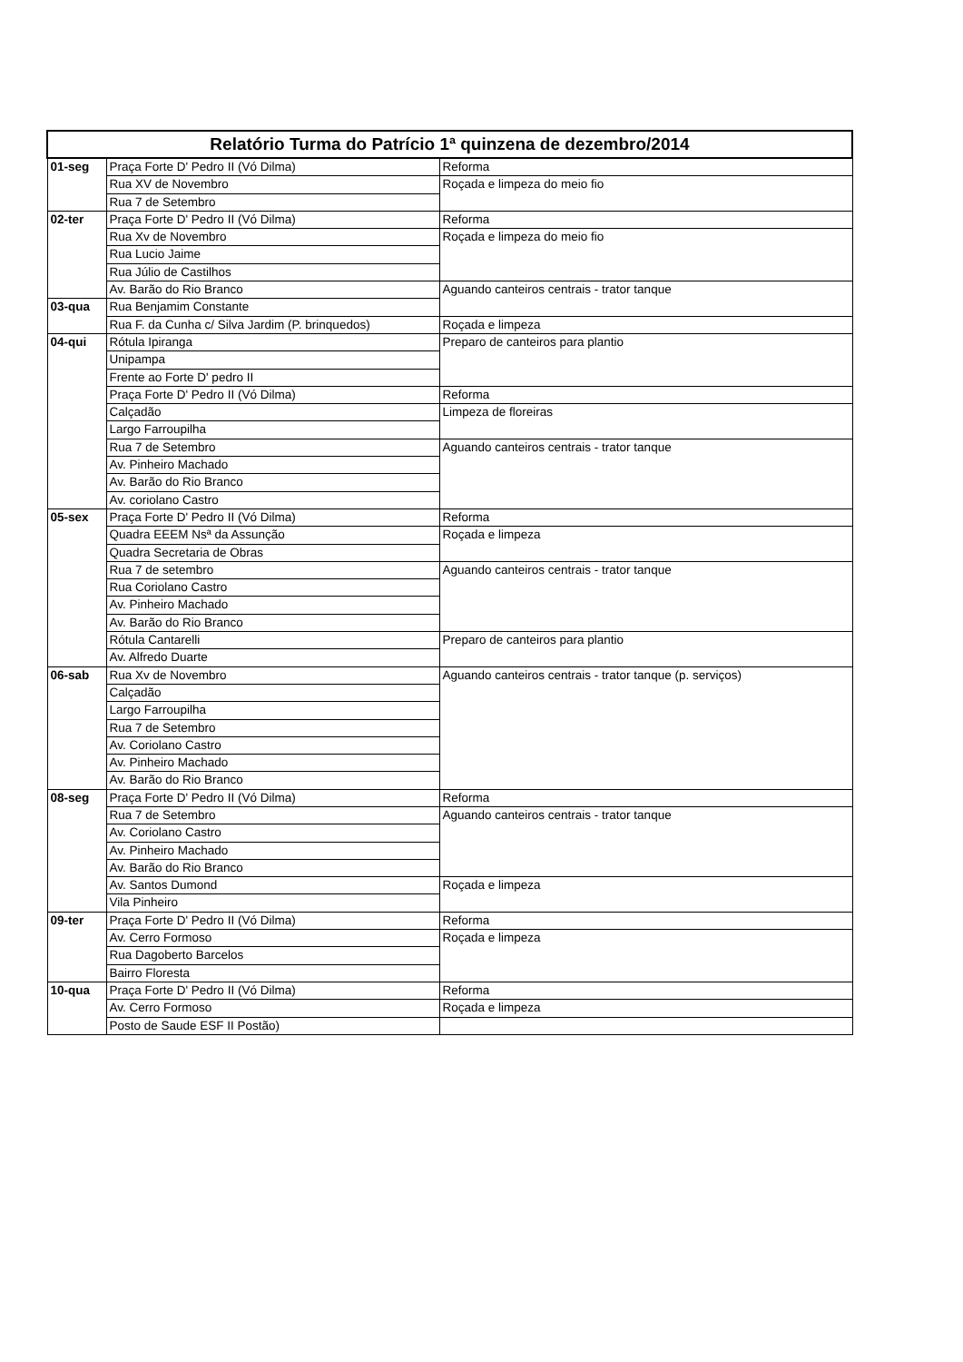| Relatório Turma do Patrício 1ª quinzena de dezembro/2014 | | |
| --- | --- | --- |
| 01-seg | Praça Forte D' Pedro II (Vó Dilma) | Reforma |
| | Rua XV de Novembro | Roçada e limpeza do meio fio |
| | Rua 7 de Setembro | |
| 02-ter | Praça Forte D' Pedro II (Vó Dilma) | Reforma |
| | Rua Xv de Novembro | Roçada e limpeza do meio fio |
| | Rua Lucio Jaime | |
| | Rua Júlio de Castilhos | |
| | Av. Barão do Rio Branco | Aguando canteiros centrais - trator tanque |
| 03-qua | Rua Benjamim Constante | |
| | Rua F. da Cunha c/ Silva Jardim (P. brinquedos) | Roçada e limpeza |
| 04-qui | Rótula Ipiranga | Preparo de canteiros para plantio |
| | Unipampa | |
| | Frente ao Forte D' pedro II | |
| | Praça Forte D' Pedro II (Vó Dilma) | Reforma |
| | Calçadão | Limpeza de floreiras |
| | Largo Farroupilha | |
| | Rua 7 de Setembro | Aguando canteiros centrais - trator tanque |
| | Av. Pinheiro Machado | |
| | Av. Barão do Rio Branco | |
| | Av. coriolano Castro | |
| 05-sex | Praça Forte D' Pedro II (Vó Dilma) | Reforma |
| | Quadra EEEM Nsª da Assunção | Roçada e limpeza |
| | Quadra Secretaria de Obras | |
| | Rua 7 de setembro | Aguando canteiros centrais - trator tanque |
| | Rua Coriolano Castro | |
| | Av. Pinheiro Machado | |
| | Av. Barão do Rio Branco | |
| | Rótula Cantarelli | Preparo de canteiros para plantio |
| | Av. Alfredo Duarte | |
| 06-sab | Rua Xv de Novembro | Aguando canteiros centrais - trator tanque (p. serviços) |
| | Calçadão | |
| | Largo Farroupilha | |
| | Rua 7 de Setembro | |
| | Av. Coriolano Castro | |
| | Av. Pinheiro Machado | |
| | Av. Barão do Rio Branco | |
| 08-seg | Praça Forte D' Pedro II (Vó Dilma) | Reforma |
| | Rua 7 de Setembro | Aguando canteiros centrais - trator tanque |
| | Av. Coriolano Castro | |
| | Av. Pinheiro Machado | |
| | Av. Barão do Rio Branco | |
| | Av. Santos Dumond | Roçada e limpeza |
| | Vila Pinheiro | |
| 09-ter | Praça Forte D' Pedro II (Vó Dilma) | Reforma |
| | Av. Cerro Formoso | Roçada e limpeza |
| | Rua Dagoberto Barcelos | |
| | Bairro Floresta | |
| 10-qua | Praça Forte D' Pedro II (Vó Dilma) | Reforma |
| | Av. Cerro Formoso | Roçada e limpeza |
| | Posto de Saude ESF II Postão) | |